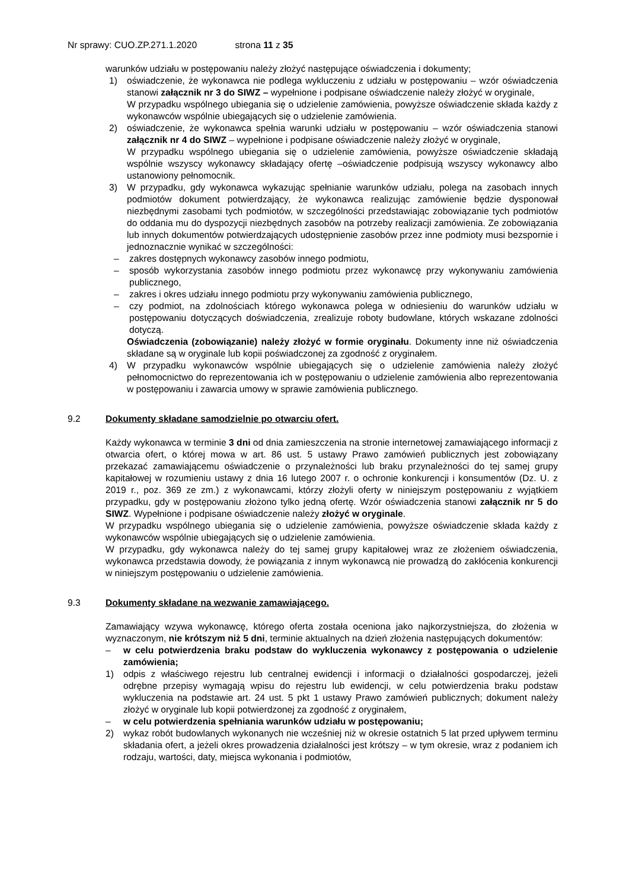Nr sprawy: CUO.ZP.271.1.2020 strona 11 z 35
warunków udziału w postępowaniu należy złożyć następujące oświadczenia i dokumenty;
1) oświadczenie, że wykonawca nie podlega wykluczeniu z udziału w postępowaniu – wzór oświadczenia stanowi załącznik nr 3 do SIWZ – wypełnione i podpisane oświadczenie należy złożyć w oryginale,
W przypadku wspólnego ubiegania się o udzielenie zamówienia, powyższe oświadczenie składa każdy z wykonawców wspólnie ubiegających się o udzielenie zamówienia.
2) oświadczenie, że wykonawca spełnia warunki udziału w postępowaniu – wzór oświadczenia stanowi załącznik nr 4 do SIWZ – wypełnione i podpisane oświadczenie należy złożyć w oryginale,
W przypadku wspólnego ubiegania się o udzielenie zamówienia, powyższe oświadczenie składają wspólnie wszyscy wykonawcy składający ofertę –oświadczenie podpisują wszyscy wykonawcy albo ustanowiony pełnomocnik.
3) W przypadku, gdy wykonawca wykazując spełnianie warunków udziału, polega na zasobach innych podmiotów dokument potwierdzający, że wykonawca realizując zamówienie będzie dysponował niezbędnymi zasobami tych podmiotów, w szczególności przedstawiając zobowiązanie tych podmiotów do oddania mu do dyspozycji niezbędnych zasobów na potrzeby realizacji zamówienia. Ze zobowiązania lub innych dokumentów potwierdzających udostępnienie zasobów przez inne podmioty musi bezspornie i jednoznacznie wynikać w szczególności:
– zakres dostępnych wykonawcy zasobów innego podmiotu,
– sposób wykorzystania zasobów innego podmiotu przez wykonawcę przy wykonywaniu zamówienia publicznego,
– zakres i okres udziału innego podmiotu przy wykonywaniu zamówienia publicznego,
– czy podmiot, na zdolnościach którego wykonawca polega w odniesieniu do warunków udziału w postępowaniu dotyczących doświadczenia, zrealizuje roboty budowlane, których wskazane zdolności dotyczą.
Oświadczenia (zobowiązanie) należy złożyć w formie oryginału. Dokumenty inne niż oświadczenia składane są w oryginale lub kopii poświadczonej za zgodność z oryginałem.
4) W przypadku wykonawców wspólnie ubiegających się o udzielenie zamówienia należy złożyć pełnomocnictwo do reprezentowania ich w postępowaniu o udzielenie zamówienia albo reprezentowania w postępowaniu i zawarcia umowy w sprawie zamówienia publicznego.
9.2 Dokumenty składane samodzielnie po otwarciu ofert.
Każdy wykonawca w terminie 3 dni od dnia zamieszczenia na stronie internetowej zamawiającego informacji z otwarcia ofert, o której mowa w art. 86 ust. 5 ustawy Prawo zamówień publicznych jest zobowiązany przekazać zamawiającemu oświadczenie o przynależności lub braku przynależności do tej samej grupy kapitałowej w rozumieniu ustawy z dnia 16 lutego 2007 r. o ochronie konkurencji i konsumentów (Dz. U. z 2019 r., poz. 369 ze zm.) z wykonawcami, którzy złożyli oferty w niniejszym postępowaniu z wyjątkiem przypadku, gdy w postępowaniu złożono tylko jedną ofertę. Wzór oświadczenia stanowi załącznik nr 5 do SIWZ. Wypełnione i podpisane oświadczenie należy złożyć w oryginale.
W przypadku wspólnego ubiegania się o udzielenie zamówienia, powyższe oświadczenie składa każdy z wykonawców wspólnie ubiegających się o udzielenie zamówienia.
W przypadku, gdy wykonawca należy do tej samej grupy kapitałowej wraz ze złożeniem oświadczenia, wykonawca przedstawia dowody, że powiązania z innym wykonawcą nie prowadzą do zakłócenia konkurencji w niniejszym postępowaniu o udzielenie zamówienia.
9.3 Dokumenty składane na wezwanie zamawiającego.
Zamawiający wzywa wykonawcę, którego oferta została oceniona jako najkorzystniejsza, do złożenia w wyznaczonym, nie krótszym niż 5 dni, terminie aktualnych na dzień złożenia następujących dokumentów:
– w celu potwierdzenia braku podstaw do wykluczenia wykonawcy z postępowania o udzielenie zamówienia;
1) odpis z właściwego rejestru lub centralnej ewidencji i informacji o działalności gospodarczej, jeżeli odrębne przepisy wymagają wpisu do rejestru lub ewidencji, w celu potwierdzenia braku podstaw wykluczenia na podstawie art. 24 ust. 5 pkt 1 ustawy Prawo zamówień publicznych; dokument należy złożyć w oryginale lub kopii potwierdzonej za zgodność z oryginałem,
– w celu potwierdzenia spełniania warunków udziału w postępowaniu;
2) wykaz robót budowlanych wykonanych nie wcześniej niż w okresie ostatnich 5 lat przed upływem terminu składania ofert, a jeżeli okres prowadzenia działalności jest krótszy – w tym okresie, wraz z podaniem ich rodzaju, wartości, daty, miejsca wykonania i podmiotów,